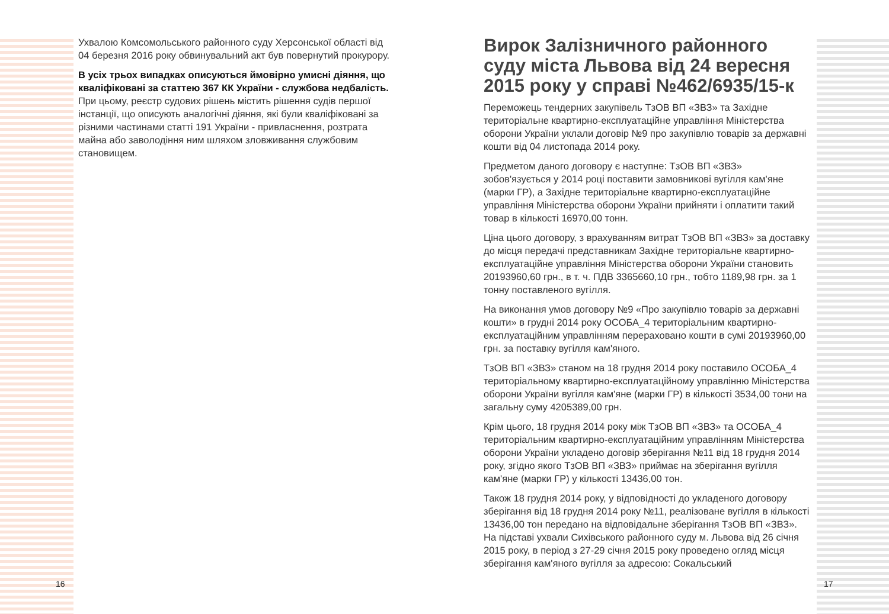Ухвалою Комсомольського районного суду Херсонської області від 04 березня 2016 року обвинувальний акт був повернутий прокурору.
В усіх трьох випадках описуються ймовірно умисні діяння, що кваліфіковані за статтею 367 КК України - службова недбалість. При цьому, реєстр судових рішень містить рішення судів першої інстанції, що описують аналогічні діяння, які були кваліфіковані за різними частинами статті 191 України - привласнення, розтрата майна або заволодіння ним шляхом зловживання службовим становищем.
Вирок Залізничного районного суду міста Львова від 24 вересня 2015 року у справі №462/6935/15-к
Переможець тендерних закупівель ТзОВ ВП «ЗВЗ» та Західне територіальне квартирно-експлуатаційне управління Міністерства оборони України уклали договір №9 про закупівлю товарів за державні кошти від 04 листопада 2014 року.
Предметом даного договору є наступне: ТзОВ ВП «ЗВЗ» зобов'язується у 2014 році поставити замовникові вугілля кам'яне (марки ГР), а Західне територіальне квартирно-експлуатаційне управління Міністерства оборони України прийняти і оплатити такий товар в кількості 16970,00 тонн.
Ціна цього договору, з врахуванням витрат ТзОВ ВП «ЗВЗ» за доставку до місця передачі представникам Західне територіальне квартирно-експлуатаційне управління Міністерства оборони України становить 20193960,60 грн., в т. ч. ПДВ 3365660,10 грн., тобто 1189,98 грн. за 1 тонну поставленого вугілля.
На виконання умов договору №9 «Про закупівлю товарів за державні кошти» в грудні 2014 року ОСОБА_4 територіальним квартирно-експлуатаційним управлінням перераховано кошти в сумі 20193960,00 грн. за поставку вугілля кам'яного.
ТзОВ ВП «ЗВЗ» станом на 18 грудня 2014 року поставило ОСОБА_4 територіальному квартирно-експлуатаційному управлінню Міністерства оборони України вугілля кам'яне (марки ГР) в кількості 3534,00 тони на загальну суму 4205389,00 грн.
Крім цього, 18 грудня 2014 року між ТзОВ ВП «ЗВЗ» та ОСОБА_4 територіальним квартирно-експлуатаційним управлінням Міністерства оборони України укладено договір зберігання №11 від 18 грудня 2014 року, згідно якого ТзОВ ВП «ЗВЗ» приймає на зберігання вугілля кам'яне (марки ГР) у кількості 13436,00 тон.
Також 18 грудня 2014 року, у відповідності до укладеного договору зберігання від 18 грудня 2014 року №11, реалізоване вугілля в кількості 13436,00 тон передано на відповідальне зберігання ТзОВ ВП «ЗВЗ». На підставі ухвали Сихівського районного суду м. Львова від 26 січня 2015 року, в період з 27-29 січня 2015 року проведено огляд місця зберігання кам'яного вугілля за адресою: Сокальський
16 17